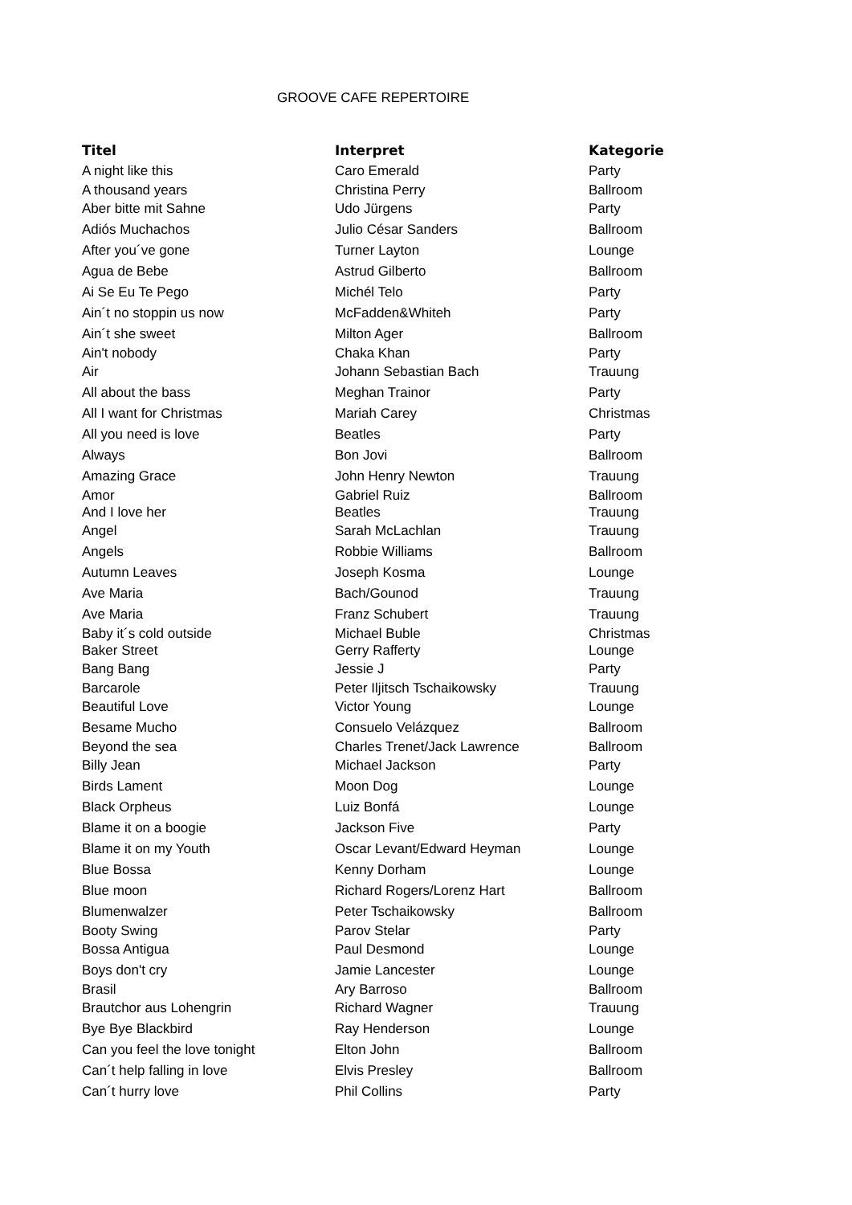GROOVE CAFE REPERTOIRE
| Titel | Interpret | Kategorie |
| --- | --- | --- |
| A night like this | Caro Emerald | Party |
| A thousand years | Christina Perry | Ballroom |
| Aber bitte mit Sahne | Udo Jürgens | Party |
| Adiós Muchachos | Julio César Sanders | Ballroom |
| After you´ve gone | Turner Layton | Lounge |
| Agua de Bebe | Astrud Gilberto | Ballroom |
| Ai Se Eu Te Pego | Michél Telo | Party |
| Ain´t no stoppin us now | McFadden&Whiteh | Party |
| Ain´t she sweet | Milton Ager | Ballroom |
| Ain't nobody | Chaka Khan | Party |
| Air | Johann Sebastian Bach | Trauung |
| All about the bass | Meghan Trainor | Party |
| All I want for Christmas | Mariah Carey | Christmas |
| All you need is love | Beatles | Party |
| Always | Bon Jovi | Ballroom |
| Amazing Grace | John Henry Newton | Trauung |
| Amor | Gabriel Ruiz | Ballroom |
| And I love her | Beatles | Trauung |
| Angel | Sarah McLachlan | Trauung |
| Angels | Robbie Williams | Ballroom |
| Autumn Leaves | Joseph Kosma | Lounge |
| Ave Maria | Bach/Gounod | Trauung |
| Ave Maria | Franz Schubert | Trauung |
| Baby it´s cold outside | Michael Buble | Christmas |
| Baker Street | Gerry Rafferty | Lounge |
| Bang Bang | Jessie J | Party |
| Barcarole | Peter Iljitsch Tschaikowsky | Trauung |
| Beautiful Love | Victor Young | Lounge |
| Besame Mucho | Consuelo Velázquez | Ballroom |
| Beyond the sea | Charles Trenet/Jack Lawrence | Ballroom |
| Billy Jean | Michael Jackson | Party |
| Birds Lament | Moon Dog | Lounge |
| Black Orpheus | Luiz Bonfá | Lounge |
| Blame it on a boogie | Jackson Five | Party |
| Blame it on my Youth | Oscar Levant/Edward Heyman | Lounge |
| Blue Bossa | Kenny Dorham | Lounge |
| Blue moon | Richard Rogers/Lorenz Hart | Ballroom |
| Blumenwalzer | Peter Tschaikowsky | Ballroom |
| Booty Swing | Parov Stelar | Party |
| Bossa Antigua | Paul Desmond | Lounge |
| Boys don't cry | Jamie Lancester | Lounge |
| Brasil | Ary Barroso | Ballroom |
| Brautchor aus Lohengrin | Richard Wagner | Trauung |
| Bye Bye Blackbird | Ray Henderson | Lounge |
| Can you feel the love tonight | Elton John | Ballroom |
| Can´t help falling in love | Elvis Presley | Ballroom |
| Can´t hurry love | Phil Collins | Party |